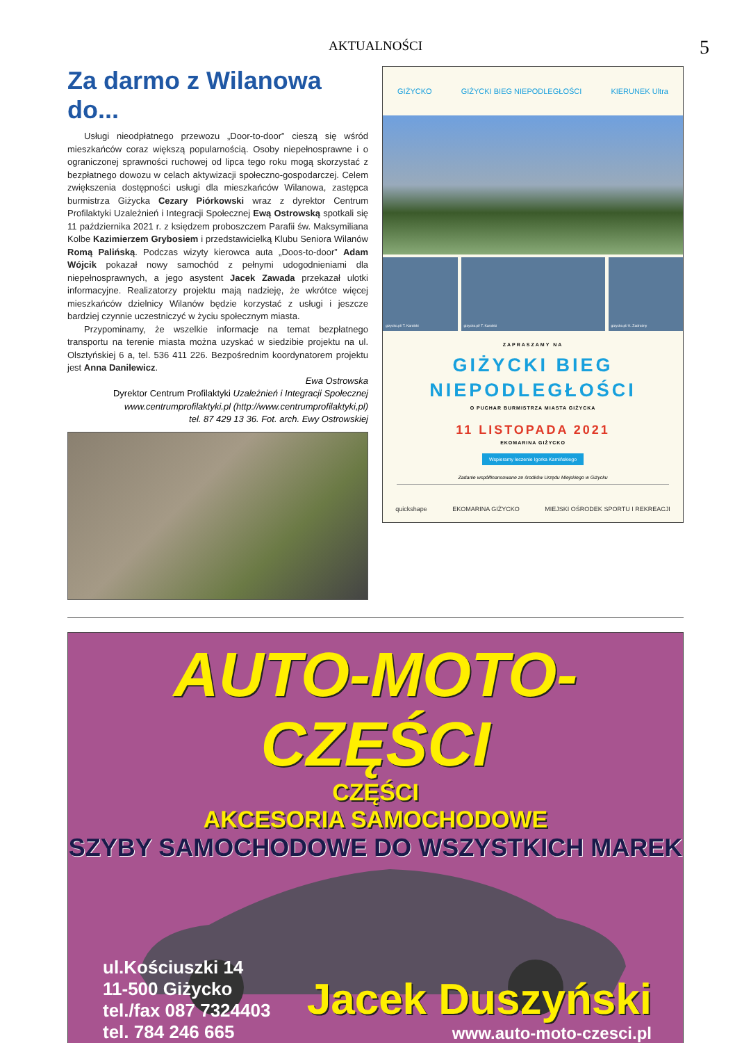AKTUALNOŚCI 5
Za darmo z Wilanowa do...
Usługi nieodpłatnego przewozu „Door-to-door” cieszą się wśród mieszkańców coraz większą popularnością. Osoby niepełnosprawne i o ograniczonej sprawności ruchowej od lipca tego roku mogą skorzystać z bezpłatnego dowozu w celach aktywizacji społeczno-gospodarczej. Celem zwiększenia dostępności usługi dla mieszkańców Wilanowa, zastępca burmistrza Giżycka Cezary Piórkowski wraz z dyrektor Centrum Profilaktyki Uzależnień i Integracji Społecznej Ewą Ostrowską spotkali się 11 października 2021 r. z księdzem proboszczem Parafii św. Maksymiliana Kolbe Kazimierzem Grybosiem i przedstawicielką Klubu Seniora Wilanów Romą Palińską. Podczas wizyty kierowca auta „Doos-to-door” Adam Wójcik pokazał nowy samochód z pełnymi udogodnieniami dla niepełnosprawnych, a jego asystent Jacek Zawada przekazał ulotki informacyjne. Realizatorzy projektu mają nadzieję, że wkrótce więcej mieszkańców dzielnicy Wilanów będzie korzystać z usługi i jeszcze bardziej czynnie uczestniczyć w życiu społecznym miasta.
Przypominamy, że wszelkie informacje na temat bezpłatnego transportu na terenie miasta można uzyskać w siedzibie projektu na ul. Olsztyńskiej 6 a, tel. 536 411 226. Bezpośrednim koordynatorem projektu jest Anna Danilewicz.
Ewa Ostrowska
Dyrektor Centrum Profilaktyki Uzależnień i Integracji Społecznej
www.centrumprofilaktyki.pl (http://www.centrumprofilaktyki,pl)
tel. 87 429 13 36. Fot. arch. Ewy Ostrowskiej
GIŻYCKO GIŻYCKI BIEG NIEPODLEGŁOŚCI KIERUNEK Ultra
gizycko.pl/ T. Karolski gizycko.pl/ T. Karolski gizycko.pl/ K. Zadrożny
ZAPRASZAMY NA
GIŻYCKI BIEG
NIEPODLEGŁOŚCI
O PUCHAR BURMISTRZA MIASTA GIŻYCKA
11 LISTOPADA 2021
EKOMARINA GIŻYCKO
Wspieramy leczenie Igorka Kamińskiego
Zadanie współfinansowane ze środków Urzędu Miejskiego w Giżycku
quickshape EKOMARINA GIŻYCKO MIEJSKI OŚRODEK SPORTU I REKREACJI
AUTO-MOTO-CZĘŚCI
CZĘŚCI
AKCESORIA SAMOCHODOWE
SZYBY SAMOCHODOWE DO WSZYSTKICH MAREK
ul.Kościuszki 14
11-500 Giżycko
tel./fax 087 7324403
tel. 784 246 665
Jacek Duszyński
www.auto-moto-czesci.pl